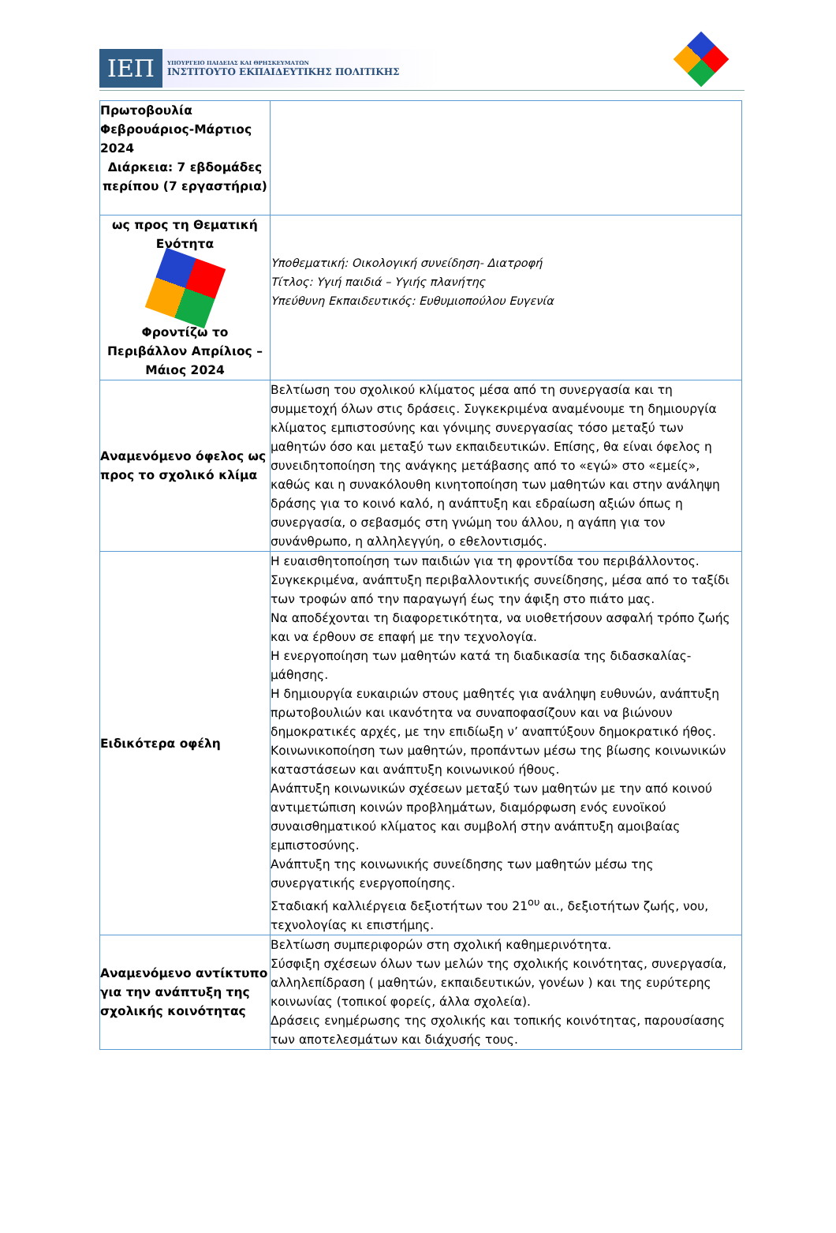ΙΕΠ
ΥΠΟΥΡΓΕΙΟ ΠΑΙΔΕΙΑΣ ΚΑΙ ΘΡΗΣΚΕΥΜΑΤΩΝ
ΙΝΣΤΙΤΟΥΤΟ ΕΚΠΑΙΔΕΥΤΙΚΗΣ ΠΟΛΙΤΙΚΗΣ
| Πρωτοβουλία Φεβρουάριος-Μάρτιος 2024 Διάρκεια: 7 εβδομάδες περίπου (7 εργαστήρια) | |
| ως προς τη Θεματική Ενότητα Φροντίζω το Περιβάλλον Απρίλιος – Μάιος 2024 | Υποθεματική: Οικολογική συνείδηση- Διατροφή Τίτλος: Υγιή παιδιά – Υγιής πλανήτης Υπεύθυνη Εκπαιδευτικός: Ευθυμιοπούλου Ευγενία |
| Αναμενόμενο όφελος ως προς το σχολικό κλίμα | Βελτίωση του σχολικού κλίματος μέσα από τη συνεργασία και τη συμμετοχή όλων στις δράσεις. Συγκεκριμένα αναμένουμε τη δημιουργία κλίματος εμπιστοσύνης και γόνιμης συνεργασίας τόσο μεταξύ των μαθητών όσο και μεταξύ των εκπαιδευτικών. Επίσης, θα είναι όφελος η συνειδητοποίηση της ανάγκης μετάβασης από το «εγώ» στο «εμείς», καθώς και η συνακόλουθη κινητοποίηση των μαθητών και στην ανάληψη δράσης για το κοινό καλό, η ανάπτυξη και εδραίωση αξιών όπως η συνεργασία, ο σεβασμός στη γνώμη του άλλου, η αγάπη για τον συνάνθρωπο, η αλληλεγγύη, ο εθελοντισμός. |
| Ειδικότερα οφέλη | Η ευαισθητοποίηση των παιδιών για τη φροντίδα του περιβάλλοντος. Συγκεκριμένα, ανάπτυξη περιβαλλοντικής συνείδησης, μέσα από το ταξίδι των τροφών από την παραγωγή έως την άφιξη στο πιάτο μας. Να αποδέχονται τη διαφορετικότητα, να υιοθετήσουν ασφαλή τρόπο ζωής και να έρθουν σε επαφή με την τεχνολογία. Η ενεργοποίηση των μαθητών κατά τη διαδικασία της διδασκαλίας-μάθησης. Η δημιουργία ευκαιριών στους μαθητές για ανάληψη ευθυνών, ανάπτυξη πρωτοβουλιών και ικανότητα να συναποφασίζουν και να βιώνουν δημοκρατικές αρχές, με την επιδίωξη ν’ αναπτύξουν δημοκρατικό ήθος. Κοινωνικοποίηση των μαθητών, προπάντων μέσω της βίωσης κοινωνικών καταστάσεων και ανάπτυξη κοινωνικού ήθους. Ανάπτυξη κοινωνικών σχέσεων μεταξύ των μαθητών με την από κοινού αντιμετώπιση κοινών προβλημάτων, διαμόρφωση ενός ευνοϊκού συναισθηματικού κλίματος και συμβολή στην ανάπτυξη αμοιβαίας εμπιστοσύνης. Ανάπτυξη της κοινωνικής συνείδησης των μαθητών μέσω της συνεργατικής ενεργοποίησης. Σταδιακή καλλιέργεια δεξιοτήτων του 21<sup>ου</sup> αι., δεξιοτήτων ζωής, νου, τεχνολογίας κι επιστήμης. |
| Αναμενόμενο αντίκτυπο για την ανάπτυξη της σχολικής κοινότητας | Βελτίωση συμπεριφορών στη σχολική καθημερινότητα. Σύσφιξη σχέσεων όλων των μελών της σχολικής κοινότητας, συνεργασία, αλληλεπίδραση ( μαθητών, εκπαιδευτικών, γονέων ) και της ευρύτερης κοινωνίας (τοπικοί φορείς, άλλα σχολεία). Δράσεις ενημέρωσης της σχολικής και τοπικής κοινότητας, παρουσίασης των αποτελεσμάτων και διάχυσής τους. |